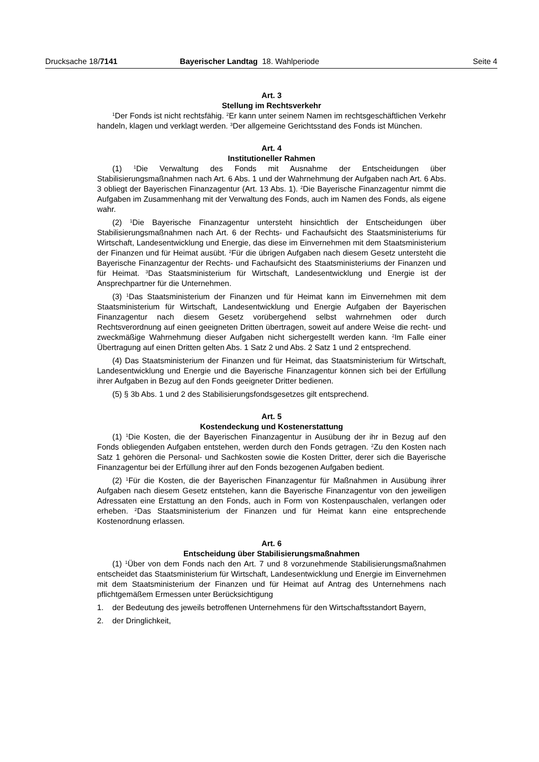Drucksache 18/7141 Bayerischer Landtag 18. Wahlperiode Seite 4
Art. 3
Stellung im Rechtsverkehr
<sup>1</sup> Der Fonds ist nicht rechtsfähig. <sup>2</sup>Er kann unter seinem Namen im rechtsgeschäftlichen Verkehr handeln, klagen und verklagt werden. <sup>3</sup>Der allgemeine Gerichtsstand des Fonds ist München.
Art. 4
Institutioneller Rahmen
(1) <sup>1</sup>Die Verwaltung des Fonds mit Ausnahme der Entscheidungen über Stabilisierungsmaßnahmen nach Art. 6 Abs. 1 und der Wahrnehmung der Aufgaben nach Art. 6 Abs. 3 obliegt der Bayerischen Finanzagentur (Art. 13 Abs. 1). <sup>2</sup>Die Bayerische Finanzagentur nimmt die Aufgaben im Zusammenhang mit der Verwaltung des Fonds, auch im Namen des Fonds, als eigene wahr.
(2) <sup>1</sup>Die Bayerische Finanzagentur untersteht hinsichtlich der Entscheidungen über Stabilisierungsmaßnahmen nach Art. 6 der Rechts- und Fachaufsicht des Staatsministeriums für Wirtschaft, Landesentwicklung und Energie, das diese im Einvernehmen mit dem Staatsministerium der Finanzen und für Heimat ausübt. <sup>2</sup>Für die übrigen Aufgaben nach diesem Gesetz untersteht die Bayerische Finanzagentur der Rechts- und Fachaufsicht des Staatsministeriums der Finanzen und für Heimat. <sup>3</sup>Das Staatsministerium für Wirtschaft, Landesentwicklung und Energie ist der Ansprechpartner für die Unternehmen.
(3) <sup>1</sup>Das Staatsministerium der Finanzen und für Heimat kann im Einvernehmen mit dem Staatsministerium für Wirtschaft, Landesentwicklung und Energie Aufgaben der Bayerischen Finanzagentur nach diesem Gesetz vorübergehend selbst wahrnehmen oder durch Rechtsverordnung auf einen geeigneten Dritten übertragen, soweit auf andere Weise die recht- und zweckmäßige Wahrnehmung dieser Aufgaben nicht sichergestellt werden kann. <sup>2</sup>Im Falle einer Übertragung auf einen Dritten gelten Abs. 1 Satz 2 und Abs. 2 Satz 1 und 2 entsprechend.
(4) Das Staatsministerium der Finanzen und für Heimat, das Staatsministerium für Wirtschaft, Landesentwicklung und Energie und die Bayerische Finanzagentur können sich bei der Erfüllung ihrer Aufgaben in Bezug auf den Fonds geeigneter Dritter bedienen.
(5) § 3b Abs. 1 und 2 des Stabilisierungsfondsgesetzes gilt entsprechend.
Art. 5
Kostendeckung und Kostenerstattung
(1) <sup>1</sup>Die Kosten, die der Bayerischen Finanzagentur in Ausübung der ihr in Bezug auf den Fonds obliegenden Aufgaben entstehen, werden durch den Fonds getragen. <sup>2</sup>Zu den Kosten nach Satz 1 gehören die Personal- und Sachkosten sowie die Kosten Dritter, derer sich die Bayerische Finanzagentur bei der Erfüllung ihrer auf den Fonds bezogenen Aufgaben bedient.
(2) <sup>1</sup>Für die Kosten, die der Bayerischen Finanzagentur für Maßnahmen in Ausübung ihrer Aufgaben nach diesem Gesetz entstehen, kann die Bayerische Finanzagentur von den jeweiligen Adressaten eine Erstattung an den Fonds, auch in Form von Kostenpauschalen, verlangen oder erheben. <sup>2</sup>Das Staatsministerium der Finanzen und für Heimat kann eine entsprechende Kostenordnung erlassen.
Art. 6
Entscheidung über Stabilisierungsmaßnahmen
(1) <sup>1</sup>Über von dem Fonds nach den Art. 7 und 8 vorzunehmende Stabilisierungsmaßnahmen entscheidet das Staatsministerium für Wirtschaft, Landesentwicklung und Energie im Einvernehmen mit dem Staatsministerium der Finanzen und für Heimat auf Antrag des Unternehmens nach pflichtgemäßem Ermessen unter Berücksichtigung
1. der Bedeutung des jeweils betroffenen Unternehmens für den Wirtschaftsstandort Bayern,
2. der Dringlichkeit,